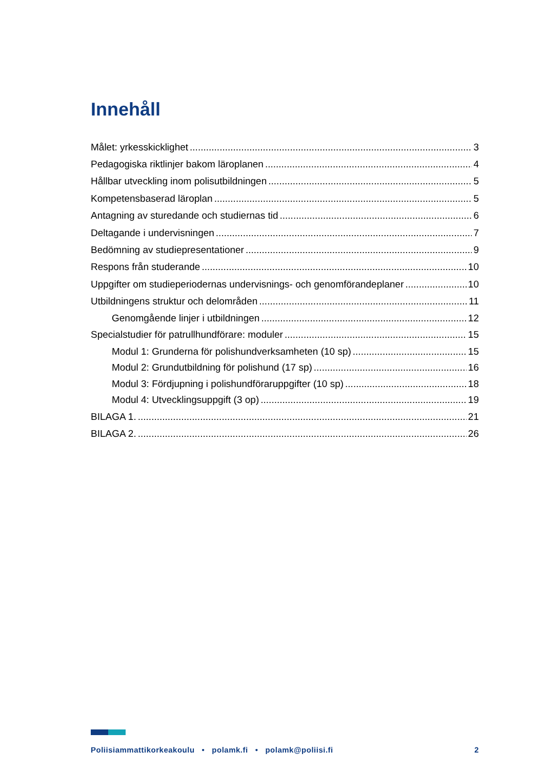Innehåll
Målet: yrkesskicklighet 3
Pedagogiska riktlinjer bakom läroplanen 4
Hållbar utveckling inom polisutbildningen 5
Kompetensbaserad läroplan 5
Antagning av sturedande och studiernas tid 6
Deltagande i undervisningen 7
Bedömning av studiepresentationer 9
Respons från studerande 10
Uppgifter om studieperiodernas undervisnings- och genomförandeplaner 10
Utbildningens struktur och delområden 11
Genomgående linjer i utbildningen 12
Specialstudier för patrullhundförare: moduler 15
Modul 1: Grunderna för polishundverksamheten (10 sp) 15
Modul 2: Grundutbildning för polishund (17 sp) 16
Modul 3: Fördjupning i polishundföraruppgifter (10 sp) 18
Modul 4: Utvecklingsuppgift (3 op) 19
BILAGA 1. 21
BILAGA 2. 26
Poliisiammattikorkeakoulu • polamk.fi • polamk@poliisi.fi 2